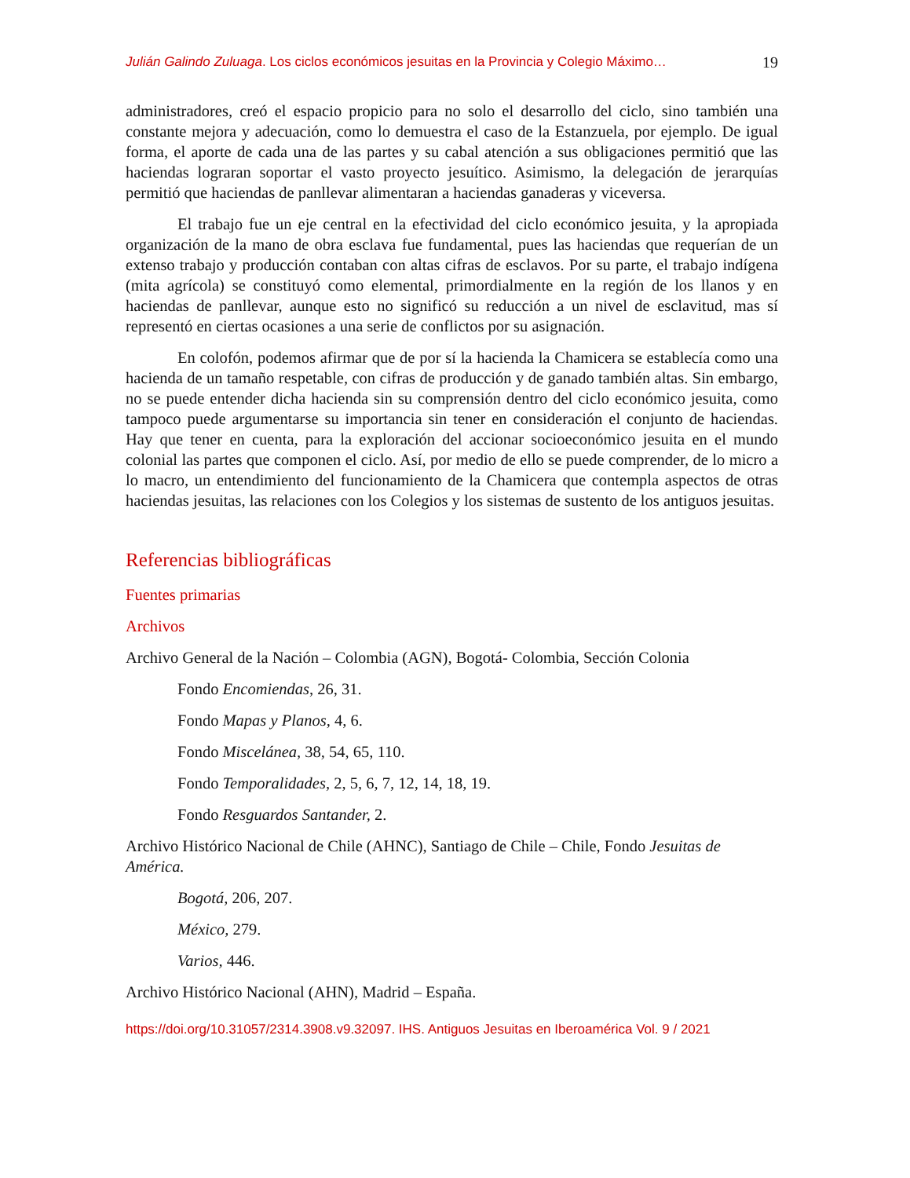Julián Galindo Zuluaga. Los ciclos económicos jesuitas en la Provincia y Colegio Máximo… 19
administradores, creó el espacio propicio para no solo el desarrollo del ciclo, sino también una constante mejora y adecuación, como lo demuestra el caso de la Estanzuela, por ejemplo. De igual forma, el aporte de cada una de las partes y su cabal atención a sus obligaciones permitió que las haciendas lograran soportar el vasto proyecto jesuítico. Asimismo, la delegación de jerarquías permitió que haciendas de panllevar alimentaran a haciendas ganaderas y viceversa.
El trabajo fue un eje central en la efectividad del ciclo económico jesuita, y la apropiada organización de la mano de obra esclava fue fundamental, pues las haciendas que requerían de un extenso trabajo y producción contaban con altas cifras de esclavos. Por su parte, el trabajo indígena (mita agrícola) se constituyó como elemental, primordialmente en la región de los llanos y en haciendas de panllevar, aunque esto no significó su reducción a un nivel de esclavitud, mas sí representó en ciertas ocasiones a una serie de conflictos por su asignación.
En colofón, podemos afirmar que de por sí la hacienda la Chamicera se establecía como una hacienda de un tamaño respetable, con cifras de producción y de ganado también altas. Sin embargo, no se puede entender dicha hacienda sin su comprensión dentro del ciclo económico jesuita, como tampoco puede argumentarse su importancia sin tener en consideración el conjunto de haciendas. Hay que tener en cuenta, para la exploración del accionar socioeconómico jesuita en el mundo colonial las partes que componen el ciclo. Así, por medio de ello se puede comprender, de lo micro a lo macro, un entendimiento del funcionamiento de la Chamicera que contempla aspectos de otras haciendas jesuitas, las relaciones con los Colegios y los sistemas de sustento de los antiguos jesuitas.
Referencias bibliográficas
Fuentes primarias
Archivos
Archivo General de la Nación – Colombia (AGN), Bogotá- Colombia, Sección Colonia
Fondo Encomiendas, 26, 31.
Fondo Mapas y Planos, 4, 6.
Fondo Miscelánea, 38, 54, 65, 110.
Fondo Temporalidades, 2, 5, 6, 7, 12, 14, 18, 19.
Fondo Resguardos Santander, 2.
Archivo Histórico Nacional de Chile (AHNC), Santiago de Chile – Chile, Fondo Jesuitas de América.
Bogotá, 206, 207.
México, 279.
Varios, 446.
Archivo Histórico Nacional (AHN), Madrid – España.
https://doi.org/10.31057/2314.3908.v9.32097. IHS. Antiguos Jesuitas en Iberoamérica Vol. 9 / 2021